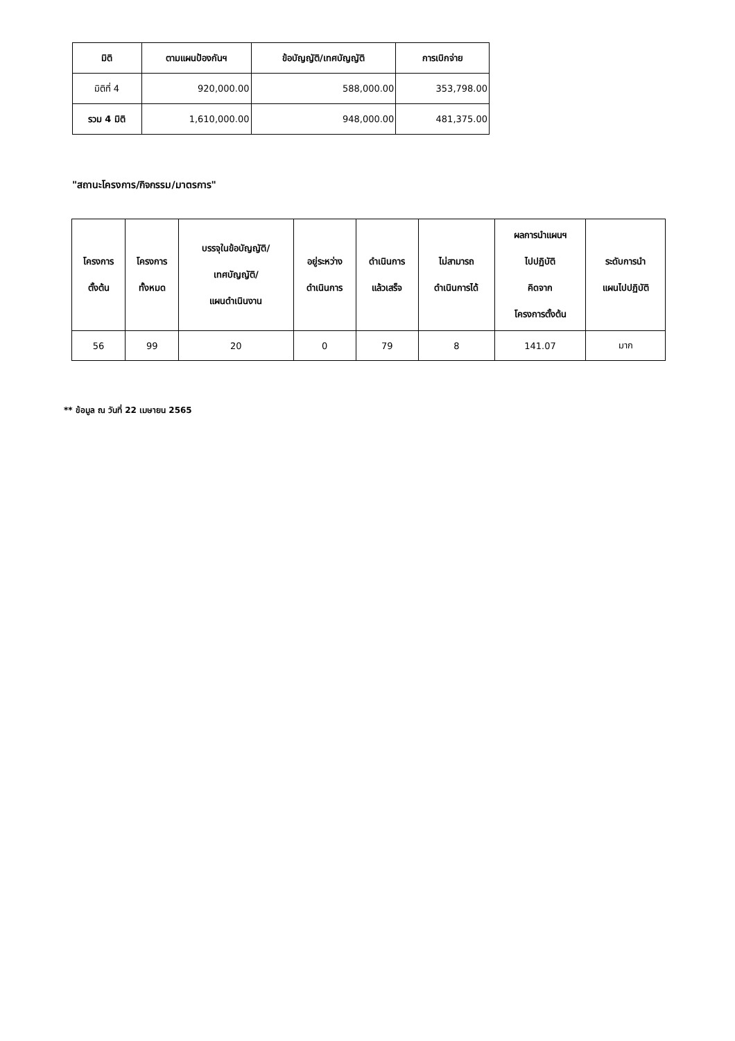| มิติ | ตามแผนป้องกันฯ | ข้อบัญญัติ/เทศบัญญัติ | การเบิกจ่าย |
| --- | --- | --- | --- |
| มิติที่ 4 | 920,000.00 | 588,000.00 | 353,798.00 |
| รวม 4 มิติ | 1,610,000.00 | 948,000.00 | 481,375.00 |
"สถานะโครงการ/กิจกรรม/มาตรการ"
| โครงการ ตั้งต้น | โครงการ ทั้งหมด | บรรจุในข้อบัญญัติ/ เทศบัญญัติ/ แผนดำเนินงาน | อยู่ระหว่าง ดำเนินการ | ดำเนินการ แล้วเสร็จ | ไม่สามารถ ดำเนินการได้ | ผลการนำแผนฯ ไปปฏิบัติ คิดจาก โครงการตั้งต้น | ระดับการนำ แผนไปปฏิบัติ |
| --- | --- | --- | --- | --- | --- | --- | --- |
| 56 | 99 | 20 | 0 | 79 | 8 | 141.07 | มาก |
** ข้อมูล ณ วันที่ 22 เมษายน 2565